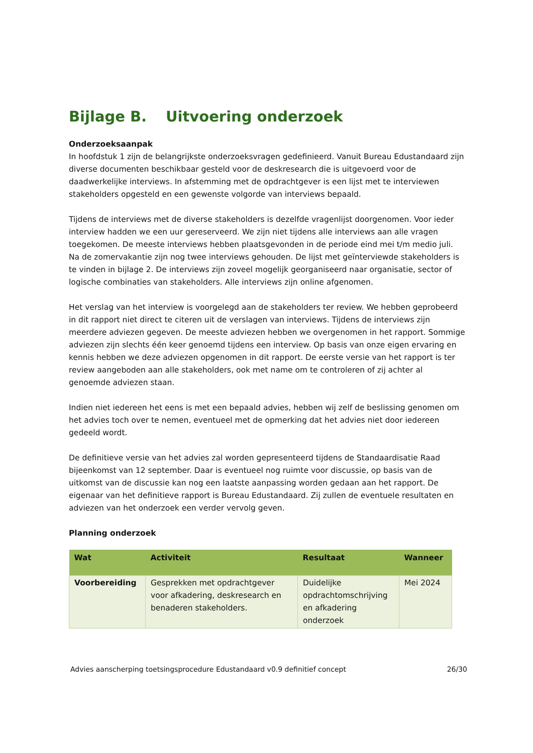Bijlage B. Uitvoering onderzoek
Onderzoeksaanpak
In hoofdstuk 1 zijn de belangrijkste onderzoeksvragen gedefinieerd. Vanuit Bureau Edustandaard zijn diverse documenten beschikbaar gesteld voor de deskresearch die is uitgevoerd voor de daadwerkelijke interviews. In afstemming met de opdrachtgever is een lijst met te interviewen stakeholders opgesteld en een gewenste volgorde van interviews bepaald.
Tijdens de interviews met de diverse stakeholders is dezelfde vragenlijst doorgenomen. Voor ieder interview hadden we een uur gereserveerd. We zijn niet tijdens alle interviews aan alle vragen toegekomen. De meeste interviews hebben plaatsgevonden in de periode eind mei t/m medio juli. Na de zomervakantie zijn nog twee interviews gehouden. De lijst met geïnterviewde stakeholders is te vinden in bijlage 2. De interviews zijn zoveel mogelijk georganiseerd naar organisatie, sector of logische combinaties van stakeholders. Alle interviews zijn online afgenomen.
Het verslag van het interview is voorgelegd aan de stakeholders ter review. We hebben geprobeerd in dit rapport niet direct te citeren uit de verslagen van interviews. Tijdens de interviews zijn meerdere adviezen gegeven. De meeste adviezen hebben we overgenomen in het rapport. Sommige adviezen zijn slechts één keer genoemd tijdens een interview. Op basis van onze eigen ervaring en kennis hebben we deze adviezen opgenomen in dit rapport. De eerste versie van het rapport is ter review aangeboden aan alle stakeholders, ook met name om te controleren of zij achter al genoemde adviezen staan.
Indien niet iedereen het eens is met een bepaald advies, hebben wij zelf de beslissing genomen om het advies toch over te nemen, eventueel met de opmerking dat het advies niet door iedereen gedeeld wordt.
De definitieve versie van het advies zal worden gepresenteerd tijdens de Standaardisatie Raad bijeenkomst van 12 september. Daar is eventueel nog ruimte voor discussie, op basis van de uitkomst van de discussie kan nog een laatste aanpassing worden gedaan aan het rapport. De eigenaar van het definitieve rapport is Bureau Edustandaard. Zij zullen de eventuele resultaten en adviezen van het onderzoek een verder vervolg geven.
Planning onderzoek
| Wat | Activiteit | Resultaat | Wanneer |
| --- | --- | --- | --- |
| Voorbereiding | Gesprekken met opdrachtgever voor afkadering, deskresearch en benaderen stakeholders. | Duidelijke opdrachtomschrijving en afkadering onderzoek | Mei 2024 |
Advies aanscherping toetsingsprocedure Edustandaard v0.9 definitief concept 26/30